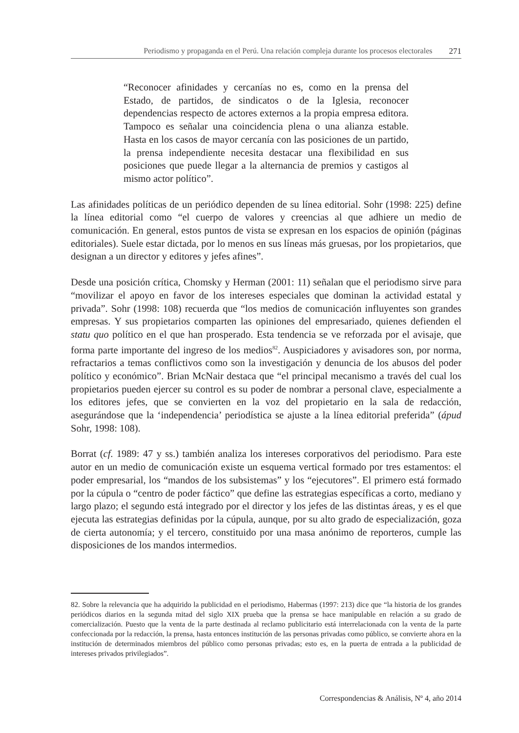Periodismo y propaganda en el Perú. Una relación compleja durante los procesos electorales 271
“Reconocer afinidades y cercanías no es, como en la prensa del Estado, de partidos, de sindicatos o de la Iglesia, reconocer dependencias respecto de actores externos a la propia empresa editora. Tampoco es señalar una coincidencia plena o una alianza estable. Hasta en los casos de mayor cercanía con las posiciones de un partido, la prensa independiente necesita destacar una flexibilidad en sus posiciones que puede llegar a la alternancia de premios y castigos al mismo actor político”.
Las afinidades políticas de un periódico dependen de su línea editorial. Sohr (1998: 225) define la línea editorial como “el cuerpo de valores y creencias al que adhiere un medio de comunicación. En general, estos puntos de vista se expresan en los espacios de opinión (páginas editoriales). Suele estar dictada, por lo menos en sus líneas más gruesas, por los propietarios, que designan a un director y editores y jefes afines”.
Desde una posición crítica, Chomsky y Herman (2001: 11) señalan que el periodismo sirve para “movilizar el apoyo en favor de los intereses especiales que dominan la actividad estatal y privada”. Sohr (1998: 108) recuerda que “los medios de comunicación influyentes son grandes empresas. Y sus propietarios comparten las opiniones del empresariado, quienes defienden el statu quo político en el que han prosperado. Esta tendencia se ve reforzada por el avisaje, que forma parte importante del ingreso de los medios<sup>82</sup>. Auspiciadores y avisadores son, por norma, refractarios a temas conflictivos como son la investigación y denuncia de los abusos del poder político y económico”. Brian McNair destaca que “el principal mecanismo a través del cual los propietarios pueden ejercer su control es su poder de nombrar a personal clave, especialmente a los editores jefes, que se convierten en la voz del propietario en la sala de redacción, asegurándose que la ‘independencia’ periodística se ajuste a la línea editorial preferida” (ápud Sohr, 1998: 108).
Borrat (cf. 1989: 47 y ss.) también analiza los intereses corporativos del periodismo. Para este autor en un medio de comunicación existe un esquema vertical formado por tres estamentos: el poder empresarial, los “mandos de los subsistemas” y los “ejecutores”. El primero está formado por la cúpula o “centro de poder fáctico” que define las estrategias específicas a corto, mediano y largo plazo; el segundo está integrado por el director y los jefes de las distintas áreas, y es el que ejecuta las estrategias definidas por la cúpula, aunque, por su alto grado de especialización, goza de cierta autonomía; y el tercero, constituido por una masa anónimo de reporteros, cumple las disposiciones de los mandos intermedios.
82. Sobre la relevancia que ha adquirido la publicidad en el periodismo, Habermas (1997: 213) dice que “la historia de los grandes periódicos diarios en la segunda mitad del siglo XIX prueba que la prensa se hace manipulable en relación a su grado de comercialización. Puesto que la venta de la parte destinada al reclamo publicitario está interrelacionada con la venta de la parte confeccionada por la redacción, la prensa, hasta entonces institución de las personas privadas como público, se convierte ahora en la institución de determinados miembros del público como personas privadas; esto es, en la puerta de entrada a la publicidad de intereses privados privilegiados”.
Correspondencias & Análisis, Nº 4, año 2014